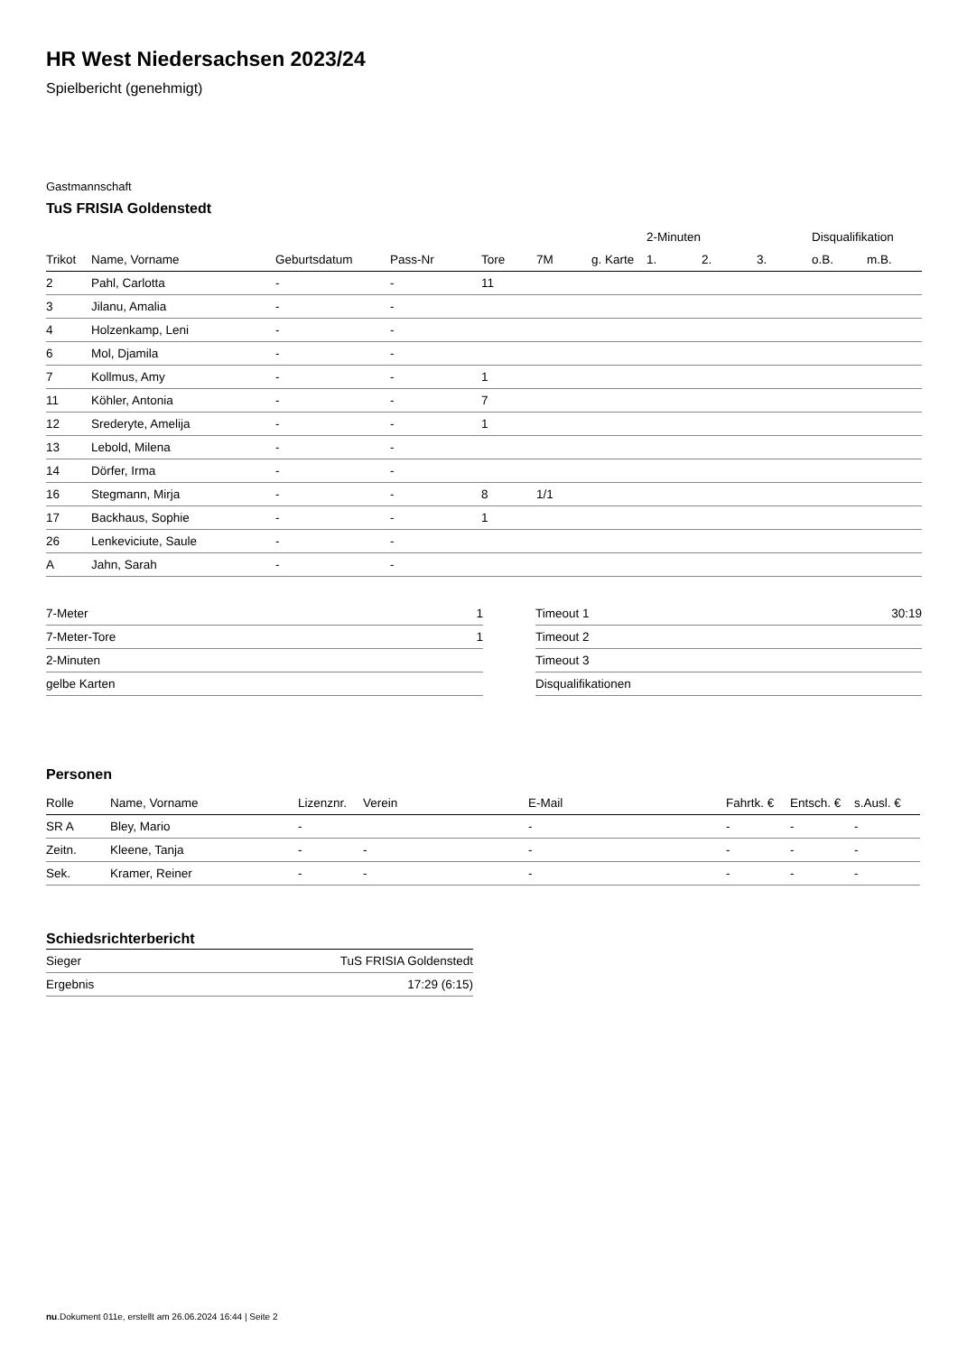HR West Niedersachsen 2023/24
Spielbericht (genehmigt)
Gastmannschaft
TuS FRISIA Goldenstedt
| | | | | | | | 2-Minuten | | | Disqualifikation | |
| --- | --- | --- | --- | --- | --- | --- | --- | --- | --- | --- | --- |
| Trikot | Name, Vorname | Geburtsdatum | Pass-Nr | Tore | 7M | g. Karte | 1. | 2. | 3. | o.B. | m.B. |
| 2 | Pahl, Carlotta | - | - | 11 | | | | | | | |
| 3 | Jilanu, Amalia | - | - | | | | | | | | |
| 4 | Holzenkamp, Leni | - | - | | | | | | | | |
| 6 | Mol, Djamila | - | - | | | | | | | | |
| 7 | Kollmus, Amy | - | - | 1 | | | | | | | |
| 11 | Köhler, Antonia | - | - | 7 | | | | | | | |
| 12 | Srederyte, Amelija | - | - | 1 | | | | | | | |
| 13 | Lebold, Milena | - | - | | | | | | | | |
| 14 | Dörfer, Irma | - | - | | | | | | | | |
| 16 | Stegmann, Mirja | - | - | 8 | 1/1 | | | | | | |
| 17 | Backhaus, Sophie | - | - | 1 | | | | | | | |
| 26 | Lenkeviciute, Saule | - | - | | | | | | | | |
| A | Jahn, Sarah | - | - | | | | | | | | |
| 7-Meter | 1 |
| 7-Meter-Tore | 1 |
| 2-Minuten | |
| gelbe Karten | |
| Timeout 1 | 30:19 |
| Timeout 2 | |
| Timeout 3 | |
| Disqualifikationen | |
Personen
| Rolle | Name, Vorname | Lizenznr. | Verein | E-Mail | Fahrtk. € | Entsch. € | s.Ausl. € |
| --- | --- | --- | --- | --- | --- | --- | --- |
| SR A | Bley, Mario | - | | - | - | - | - |
| Zeitn. | Kleene, Tanja | - | - | - | - | - | - |
| Sek. | Kramer, Reiner | - | - | - | - | - | - |
Schiedsrichterbericht
| Sieger | TuS FRISIA Goldenstedt |
| Ergebnis | 17:29 (6:15) |
nu.Dokument 011e, erstellt am 26.06.2024 16:44 | Seite 2